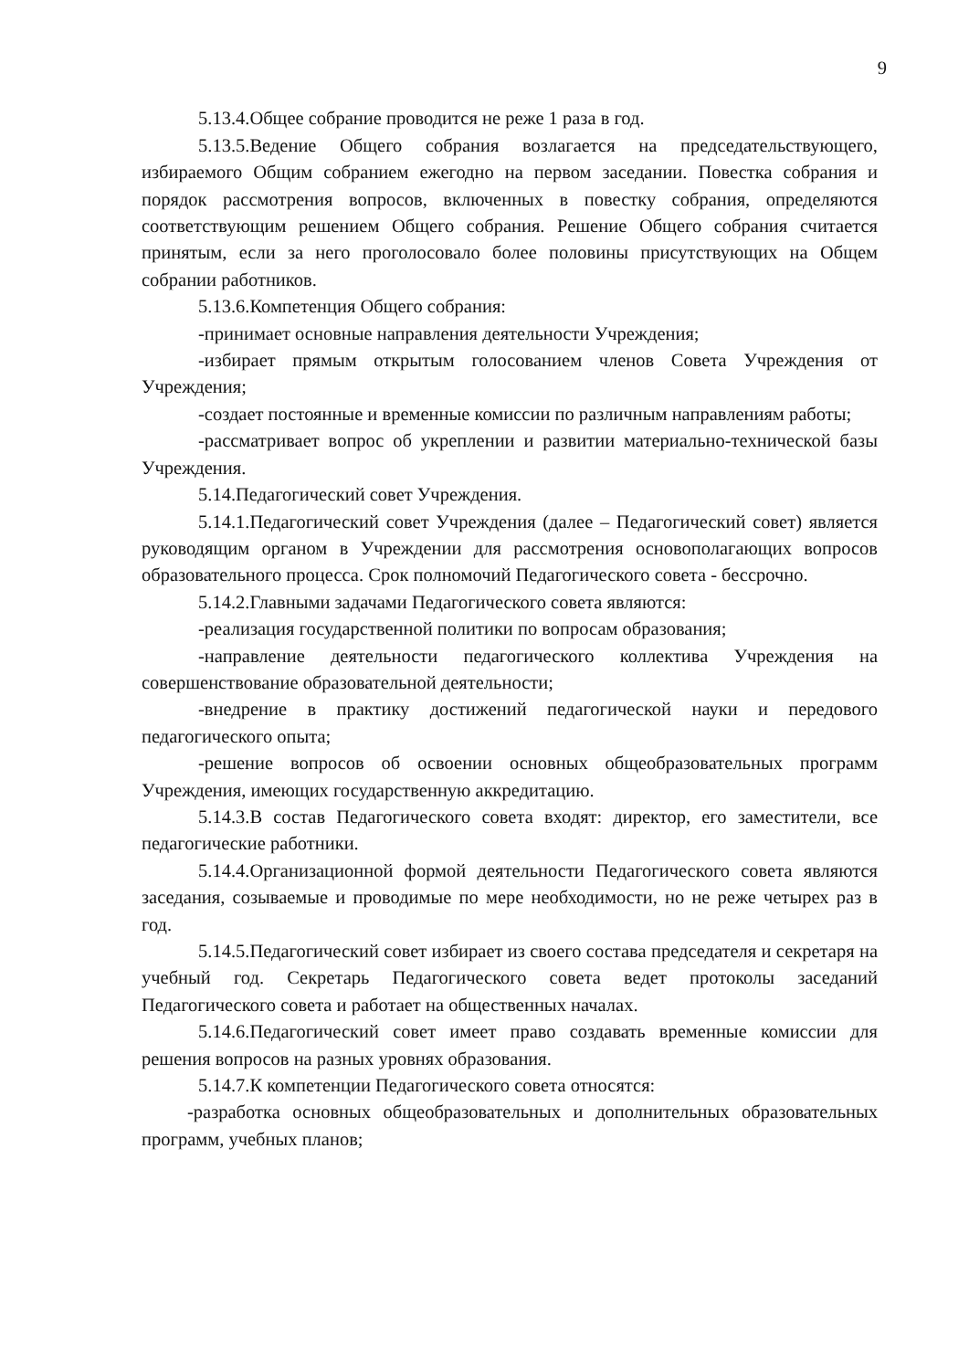9
5.13.4.Общее собрание проводится не реже 1 раза в год.
5.13.5.Ведение Общего собрания возлагается на председательствующего, избираемого Общим собранием ежегодно на первом заседании. Повестка собрания и порядок рассмотрения вопросов, включенных в повестку собрания, определяются соответствующим решением Общего собрания. Решение Общего собрания считается принятым, если за него проголосовало более половины присутствующих на Общем собрании работников.
5.13.6.Компетенция Общего собрания:
-принимает основные направления деятельности Учреждения;
-избирает прямым открытым голосованием членов Совета Учреждения от Учреждения;
-создает постоянные и временные комиссии по различным направлениям работы;
-рассматривает вопрос об укреплении и развитии материально-технической базы Учреждения.
5.14.Педагогический совет Учреждения.
5.14.1.Педагогический совет Учреждения (далее – Педагогический совет) является руководящим органом в Учреждении для рассмотрения основополагающих вопросов образовательного процесса. Срок полномочий Педагогического совета - бессрочно.
5.14.2.Главными задачами Педагогического совета являются:
-реализация государственной политики по вопросам образования;
-направление деятельности педагогического коллектива Учреждения на совершенствование образовательной деятельности;
-внедрение в практику достижений педагогической науки и передового педагогического опыта;
-решение вопросов об освоении основных общеобразовательных программ Учреждения, имеющих государственную аккредитацию.
5.14.3.В состав Педагогического совета входят: директор, его заместители, все педагогические работники.
5.14.4.Организационной формой деятельности Педагогического совета являются заседания, созываемые и проводимые по мере необходимости, но не реже четырех раз в год.
5.14.5.Педагогический совет избирает из своего состава председателя и секретаря на учебный год. Секретарь Педагогического совета ведет протоколы заседаний Педагогического совета и работает на общественных началах.
5.14.6.Педагогический совет имеет право создавать временные комиссии для решения вопросов на разных уровнях образования.
5.14.7.К компетенции Педагогического совета относятся:
-разработка основных общеобразовательных и дополнительных образовательных программ, учебных планов;